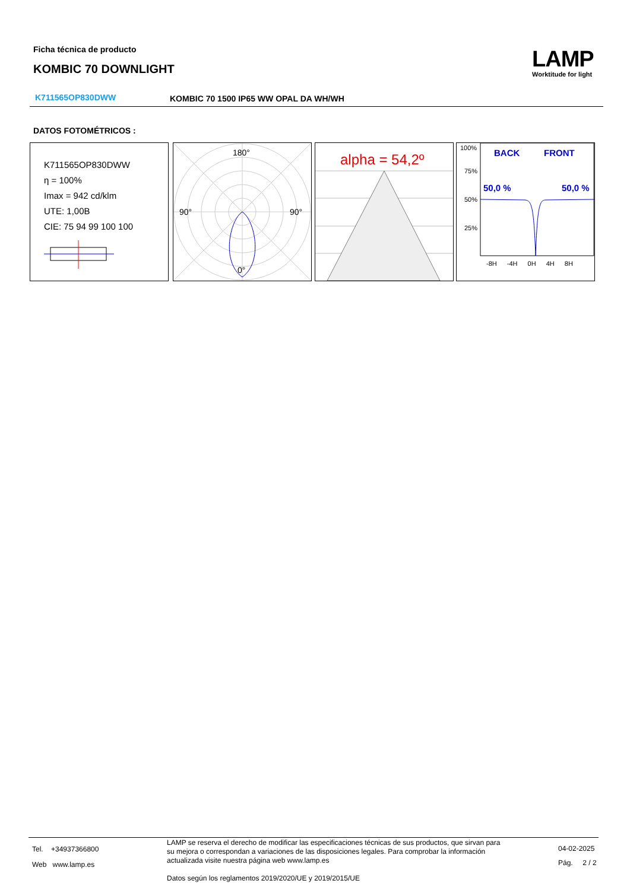Ficha técnica de producto
KOMBIC 70 DOWNLIGHT LAMP
Worktitude for light
K711565OP830DWW
KOMBIC 70 1500 IP65 WW OPAL DA WH/WH
DATOS FOTOMÉTRICOS :
K711565OP830DWW
η = 100%
Imax = 942 cd/klm
UTE: 1,00B
CIE: 75 94 99 100 100
180°
90° 90°
0°
alpha = 54,2º
100%
75%
50%
25%
BACK FRONT
50,0 % 50,0 %
-8H -4H 0H 4H 8H
Tel. +34937366800
Web www.lamp.es
LAMP se reserva el derecho de modificar las especificaciones técnicas de sus productos, que sirvan para su mejora o correspondan a variaciones de las disposiciones legales. Para comprobar la información actualizada visite nuestra página web www.lamp.es
Datos según los reglamentos 2019/2020/UE y 2019/2015/UE
04-02-2025
Pág. 2 / 2